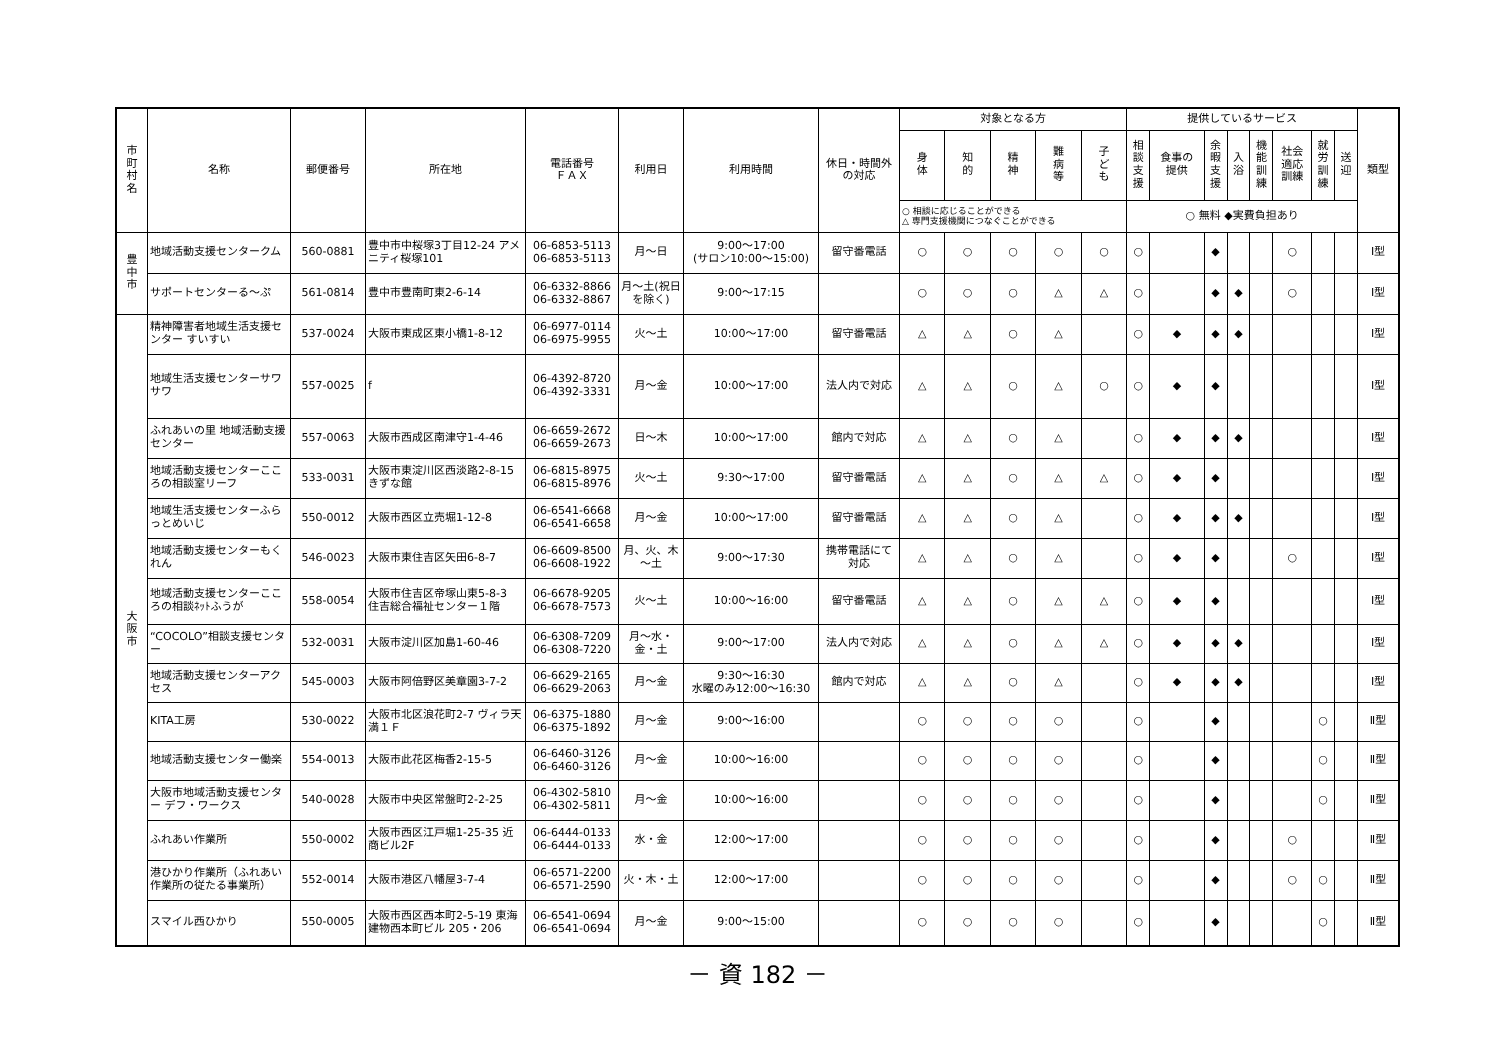| 市 町 村 名 | 名称 | 郵便番号 | 所在地 | 電話番号 ＦＡＸ | 利用日 | 利用時間 | 休日・時間外の対応 | 対象となる方 | | | | | 提供しているサービス | | | | | | | | 類型 |
| --- | --- | --- | --- | --- | --- | --- | --- | --- | --- | --- | --- | --- | --- | --- | --- | --- | --- | --- | --- | --- | --- |
| | | | | | | | | 身 体 | 知 的 | 精 神 | 難 病 等 | 子 ど も | 相 談 支 援 | 食事の 提供 | 余 暇 支 援 | 入 浴 | 機 能 訓 練 | 社会 適応 訓練 | 就 労 訓 練 | 送 迎 | |
| | | | | | | | | ○ 相談に応じることができる △ 専門支援機関につなぐことができる | | | | | ○ 無料 ◆実費負担あり | | | | | | | | |
| 豊 中 市 | 地域活動支援センタークム | 560-0881 | 豊中市中桜塚3丁目12-24 アメニティ桜塚101 | 06-6853-5113 06-6853-5113 | 月～日 | 9:00～17:00 (サロン10:00～15:00) | 留守番電話 | ○ | ○ | ○ | ○ | ○ | ○ | | ◆ | | | ○ | | | Ⅰ型 |
| | サポートセンターる～ぷ | 561-0814 | 豊中市豊南町東2-6-14 | 06-6332-8866 06-6332-8867 | 月～土(祝日を除く) | 9:00～17:15 | | ○ | ○ | ○ | △ | △ | ○ | | ◆ | ◆ | | ○ | | | Ⅰ型 |
| 大 阪 市 | 精神障害者地域生活支援センター すいすい | 537-0024 | 大阪市東成区東小橋1-8-12 | 06-6977-0114 06-6975-9955 | 火～土 | 10:00～17:00 | 留守番電話 | △ | △ | ○ | △ | | ○ | ◆ | ◆ | ◆ | | | | | Ⅰ型 |
| | 地域生活支援センターサワサワ | 557-0025 | f | 06-4392-8720 06-4392-3331 | 月～金 | 10:00～17:00 | 法人内で対応 | △ | △ | ○ | △ | ○ | ○ | ◆ | ◆ | | | | | | Ⅰ型 |
| | ふれあいの里 地域活動支援センター | 557-0063 | 大阪市西成区南津守1-4-46 | 06-6659-2672 06-6659-2673 | 日～木 | 10:00～17:00 | 館内で対応 | △ | △ | ○ | △ | | ○ | ◆ | ◆ | ◆ | | | | | Ⅰ型 |
| | 地域活動支援センターこころの相談室リーフ | 533-0031 | 大阪市東淀川区西淡路2-8-15 きずな館 | 06-6815-8975 06-6815-8976 | 火～土 | 9:30～17:00 | 留守番電話 | △ | △ | ○ | △ | △ | ○ | ◆ | ◆ | | | | | | Ⅰ型 |
| | 地域生活支援センターふらっとめいじ | 550-0012 | 大阪市西区立売堀1-12-8 | 06-6541-6668 06-6541-6658 | 月～金 | 10:00～17:00 | 留守番電話 | △ | △ | ○ | △ | | ○ | ◆ | ◆ | ◆ | | | | | Ⅰ型 |
| | 地域活動支援センターもくれん | 546-0023 | 大阪市東住吉区矢田6-8-7 | 06-6609-8500 06-6608-1922 | 月、火、木～土 | 9:00～17:30 | 携帯電話にて対応 | △ | △ | ○ | △ | | ○ | ◆ | ◆ | | | ○ | | | Ⅰ型 |
| | 地域活動支援センターこころの相談ﾈｯﾄふうが | 558-0054 | 大阪市住吉区帝塚山東5-8-3 住吉総合福祉センター１階 | 06-6678-9205 06-6678-7573 | 火～土 | 10:00～16:00 | 留守番電話 | △ | △ | ○ | △ | △ | ○ | ◆ | ◆ | | | | | | Ⅰ型 |
| | “COCOLO”相談支援センター | 532-0031 | 大阪市淀川区加島1-60-46 | 06-6308-7209 06-6308-7220 | 月～水・金・土 | 9:00～17:00 | 法人内で対応 | △ | △ | ○ | △ | △ | ○ | ◆ | ◆ | ◆ | | | | | Ⅰ型 |
| | 地域活動支援センターアクセス | 545-0003 | 大阪市阿倍野区美章園3-7-2 | 06-6629-2165 06-6629-2063 | 月～金 | 9:30～16:30 水曜のみ12:00～16:30 | 館内で対応 | △ | △ | ○ | △ | | ○ | ◆ | ◆ | ◆ | | | | | Ⅰ型 |
| | KITA工房 | 530-0022 | 大阪市北区浪花町2-7 ヴィラ天満１Ｆ | 06-6375-1880 06-6375-1892 | 月～金 | 9:00～16:00 | | ○ | ○ | ○ | ○ | | ○ | | ◆ | | | | ○ | | Ⅱ型 |
| | 地域活動支援センター働楽 | 554-0013 | 大阪市此花区梅香2-15-5 | 06-6460-3126 06-6460-3126 | 月～金 | 10:00～16:00 | | ○ | ○ | ○ | ○ | | ○ | | ◆ | | | | ○ | | Ⅱ型 |
| | 大阪市地域活動支援センター デフ・ワークス | 540-0028 | 大阪市中央区常盤町2-2-25 | 06-4302-5810 06-4302-5811 | 月～金 | 10:00～16:00 | | ○ | ○ | ○ | ○ | | ○ | | ◆ | | | | ○ | | Ⅱ型 |
| | ふれあい作業所 | 550-0002 | 大阪市西区江戸堀1-25-35 近商ビル2F | 06-6444-0133 06-6444-0133 | 水・金 | 12:00～17:00 | | ○ | ○ | ○ | ○ | | ○ | | ◆ | | | ○ | | | Ⅱ型 |
| | 港ひかり作業所（ふれあい作業所の従たる事業所） | 552-0014 | 大阪市港区八幡屋3-7-4 | 06-6571-2200 06-6571-2590 | 火・木・土 | 12:00～17:00 | | ○ | ○ | ○ | ○ | | ○ | | ◆ | | | ○ | ○ | | Ⅱ型 |
| | スマイル西ひかり | 550-0005 | 大阪市西区西本町2-5-19 東海建物西本町ビル 205・206 | 06-6541-0694 06-6541-0694 | 月～金 | 9:00～15:00 | | ○ | ○ | ○ | ○ | | ○ | | ◆ | | | | ○ | | Ⅱ型 |
－ 資 182 －